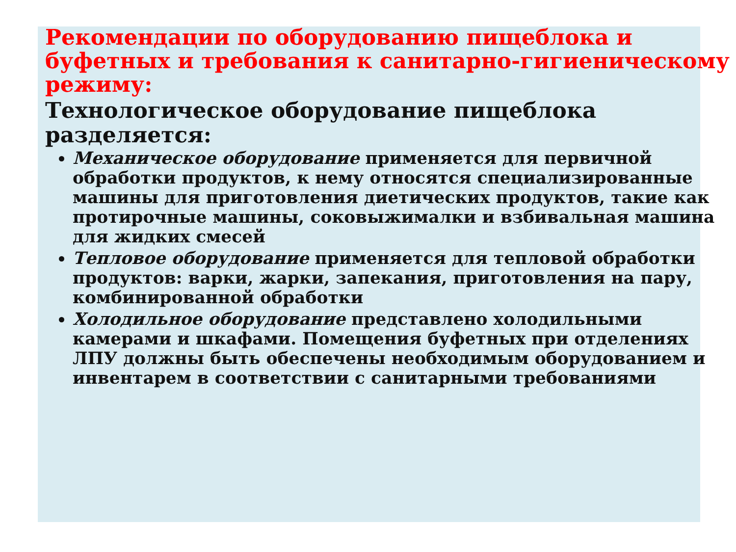Рекомендации по оборудованию пищеблока и буфетных и требования к санитарно-гигиеническому режиму:
Технологическое оборудование пищеблока разделяется:
Механическое оборудование применяется для первичной обработки продуктов, к нему относятся специализированные машины для приготовления диетических продуктов, такие как протирочные машины, соковыжималки и взбивальная машина для жидких смесей
Тепловое оборудование применяется для тепловой обработки продуктов: варки, жарки, запекания, приготовления на пару, комбинированной обработки
Холодильное оборудование представлено холодильными камерами и шкафами. Помещения буфетных при отделениях ЛПУ должны быть обеспечены необходимым оборудованием и инвентарем в соответствии с санитарными требованиями